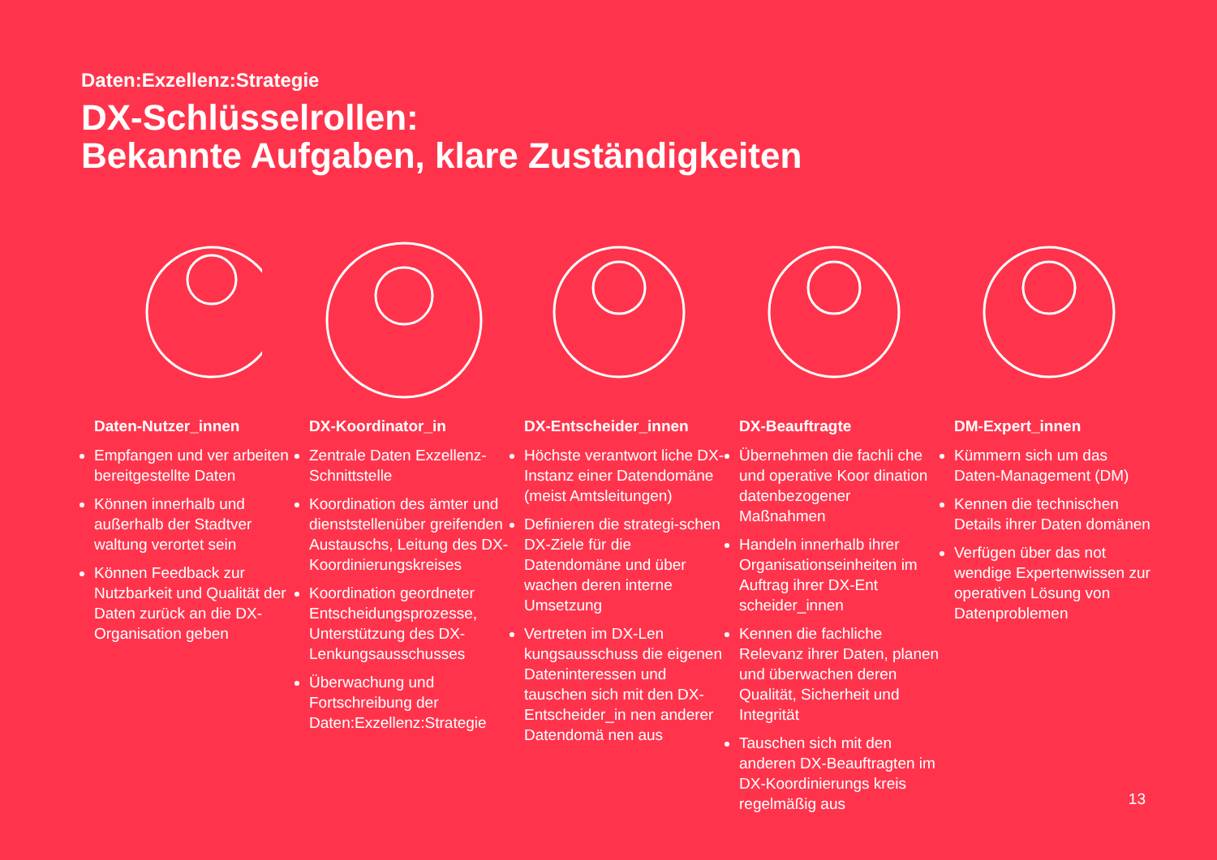Daten:Exzellenz:Strategie
DX-Schlüsselrollen:
Bekannte Aufgaben, klare Zuständigkeiten
Daten-Nutzer_innen
Empfangen und ver arbeiten bereitgestellte Daten
Können innerhalb und außerhalb der Stadtver waltung verortet sein
Können Feedback zur Nutzbarkeit und Qualität der Daten zurück an die DX-Organisation geben
DX-Koordinator_in
Zentrale Daten Exzellenz-Schnittstelle
Koordination des ämter und dienststellenüber greifenden Austauschs, Leitung des DX-Koordinierungskreises
Koordination geordneter Entscheidungsprozesse, Unterstützung des DX-Lenkungsausschusses
Überwachung und Fortschreibung der Daten:Exzellenz:Strategie
DX-Entscheider_innen
Höchste verantwort liche DX-Instanz einer Datendomäne (meist Amtsleitungen)
Definieren die strategi-schen DX-Ziele für die Datendomäne und über wachen deren interne Umsetzung
Vertreten im DX-Len kungsausschuss die eigenen Dateninteressen und tauschen sich mit den DX-Entscheider_in nen anderer Datendomä nen aus
DX-Beauftragte
Übernehmen die fachli che und operative Koor dination datenbezogener Maßnahmen
Handeln innerhalb ihrer Organisationseinheiten im Auftrag ihrer DX-Ent scheider_innen
Kennen die fachliche Relevanz ihrer Daten, planen und überwachen deren Qualität, Sicherheit und Integrität
Tauschen sich mit den anderen DX-Beauftragten im DX-Koordinierungs kreis regelmäßig aus
DM-Expert_innen
Kümmern sich um das Daten-Management (DM)
Kennen die technischen Details ihrer Daten domänen
Verfügen über das not wendige Expertenwissen zur operativen Lösung von Datenproblemen
13